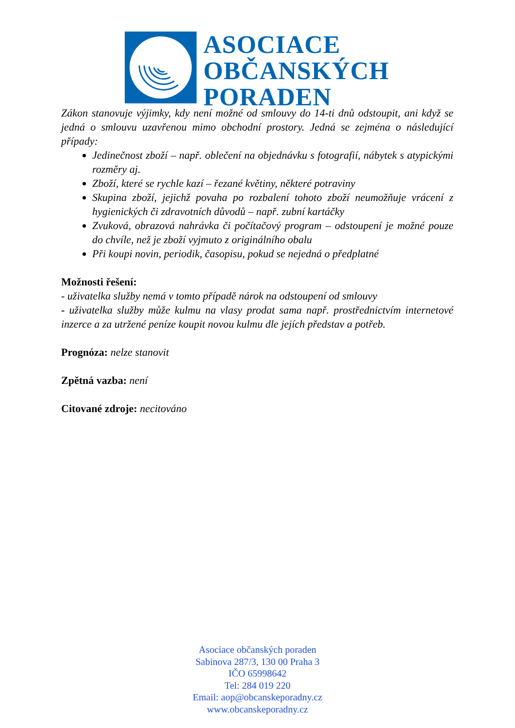ASOCIACE
OBČANSKÝCH
PORADEN
Zákon stanovuje výjimky, kdy není možné od smlouvy do 14-ti dnů odstoupit, ani když se jedná o smlouvu uzavřenou mimo obchodní prostory. Jedná se zejména o následující případy:
Jedinečnost zboží – např. oblečení na objednávku s fotografií, nábytek s atypickými rozměry aj.
Zboží, které se rychle kazí – řezané květiny, některé potraviny
Skupina zboží, jejichž povaha po rozbalení tohoto zboží neumožňuje vrácení z hygienických či zdravotních důvodů – např. zubní kartáčky
Zvuková, obrazová nahrávka či počítačový program – odstoupení je možné pouze do chvíle, než je zboží vyjmuto z originálního obalu
Při koupi novin, periodik, časopisu, pokud se nejedná o předplatné
Možnosti řešení:
- uživatelka služby nemá v tomto případě nárok na odstoupení od smlouvy
- uživatelka služby může kulmu na vlasy prodat sama např. prostřednictvím internetové inzerce a za utržené peníze koupit novou kulmu dle jejích představ a potřeb.
Prognóza: nelze stanovit
Zpětná vazba: není
Citované zdroje: necitováno
Asociace občanských poraden
Sabinova 287/3, 130 00 Praha 3
IČO 65998642
Tel: 284 019 220
Email: aop@obcanskeporadny.cz
www.obcanskeporadny.cz